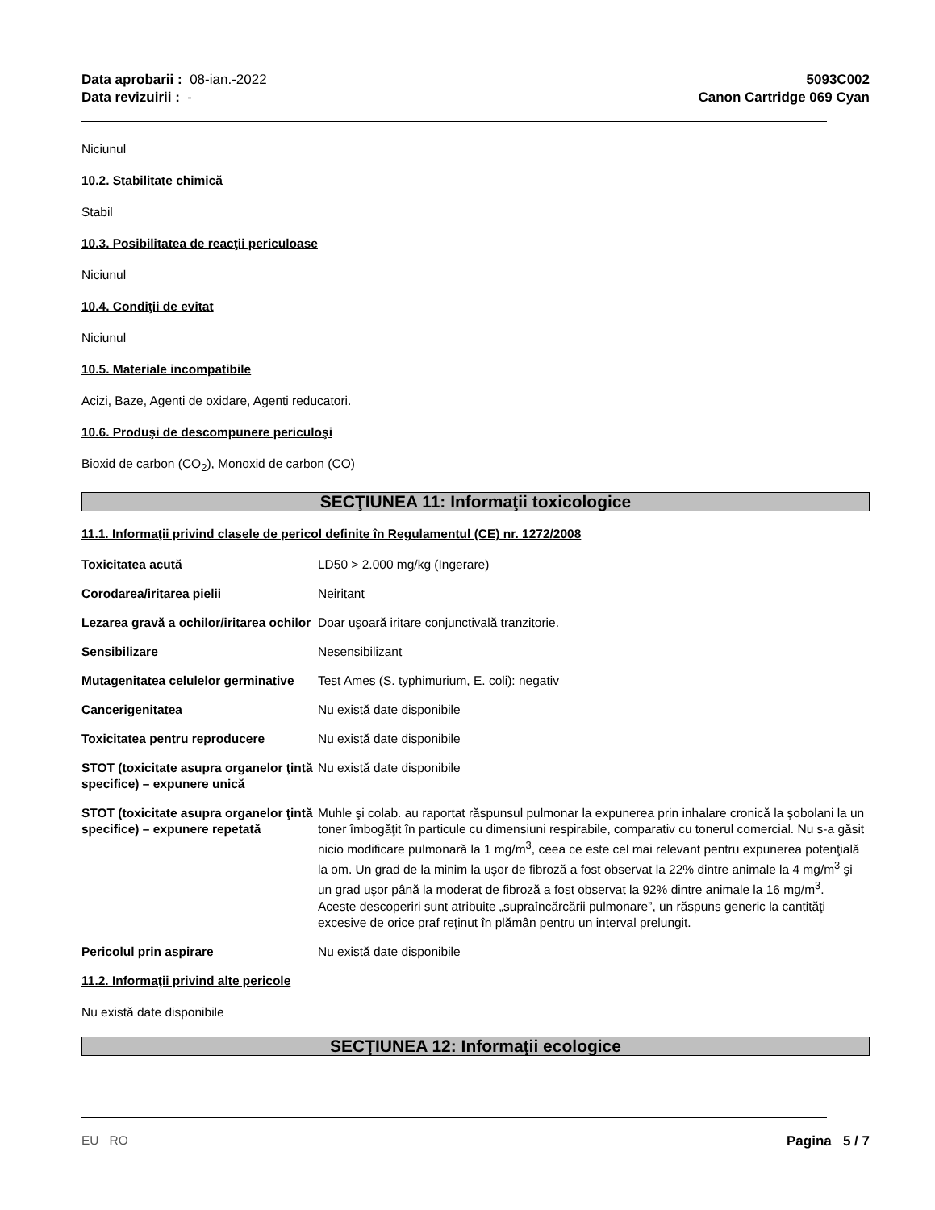Data aprobarii : 08-ian.-2022
Data revizuirii : -
5093C002
Canon Cartridge 069 Cyan
Niciunul
10.2. Stabilitate chimică
Stabil
10.3. Posibilitatea de reacţii periculoase
Niciunul
10.4. Condiţii de evitat
Niciunul
10.5. Materiale incompatibile
Acizi, Baze, Agenti de oxidare, Agenti reducatori.
10.6. Produşi de descompunere periculoşi
Bioxid de carbon (CO<sub>2</sub>), Monoxid de carbon (CO)
SECŢIUNEA 11: Informaţii toxicologice
11.1. Informaţii privind clasele de pericol definite în Regulamentul (CE) nr. 1272/2008
| Toxicitatea acută | LD50 > 2.000 mg/kg (Ingerare) |
| Corodarea/iritarea pielii | Neiritant |
| Lezarea gravă a ochilor/iritarea ochilor | Doar uşoară iritare conjunctivală tranzitorie. |
| Sensibilizare | Nesensibilizant |
| Mutagenitatea celulelor germinative | Test Ames (S. typhimurium, E. coli): negativ |
| Cancerigenitatea | Nu există date disponibile |
| Toxicitatea pentru reproducere | Nu există date disponibile |
| STOT (toxicitate asupra organelor ţintă specifice) – expunere unică | Nu există date disponibile |
| STOT (toxicitate asupra organelor ţintă specifice) – expunere repetată | Muhle şi colab. au raportat răspunsul pulmonar la expunerea prin inhalare cronică la şobolani la un toner îmbogăţit în particule cu dimensiuni respirabile, comparativ cu tonerul comercial. Nu s-a găsit nicio modificare pulmonară la 1 mg/m<sup>3</sup>, ceea ce este cel mai relevant pentru expunerea potenţială la om. Un grad de la minim la uşor de fibroză a fost observat la 22% dintre animale la 4 mg/m<sup>3</sup> şi un grad uşor până la moderat de fibroză a fost observat la 92% dintre animale la 16 mg/m<sup>3</sup>. Aceste descoperiri sunt atribuite „supraîncărcării pulmonare”, un răspuns generic la cantităţi excesive de orice praf reţinut în plămân pentru un interval prelungit. |
| Pericolul prin aspirare | Nu există date disponibile |
11.2. Informaţii privind alte pericole
Nu există date disponibile
SECŢIUNEA 12: Informaţii ecologice
EU RO Pagina 5 / 7